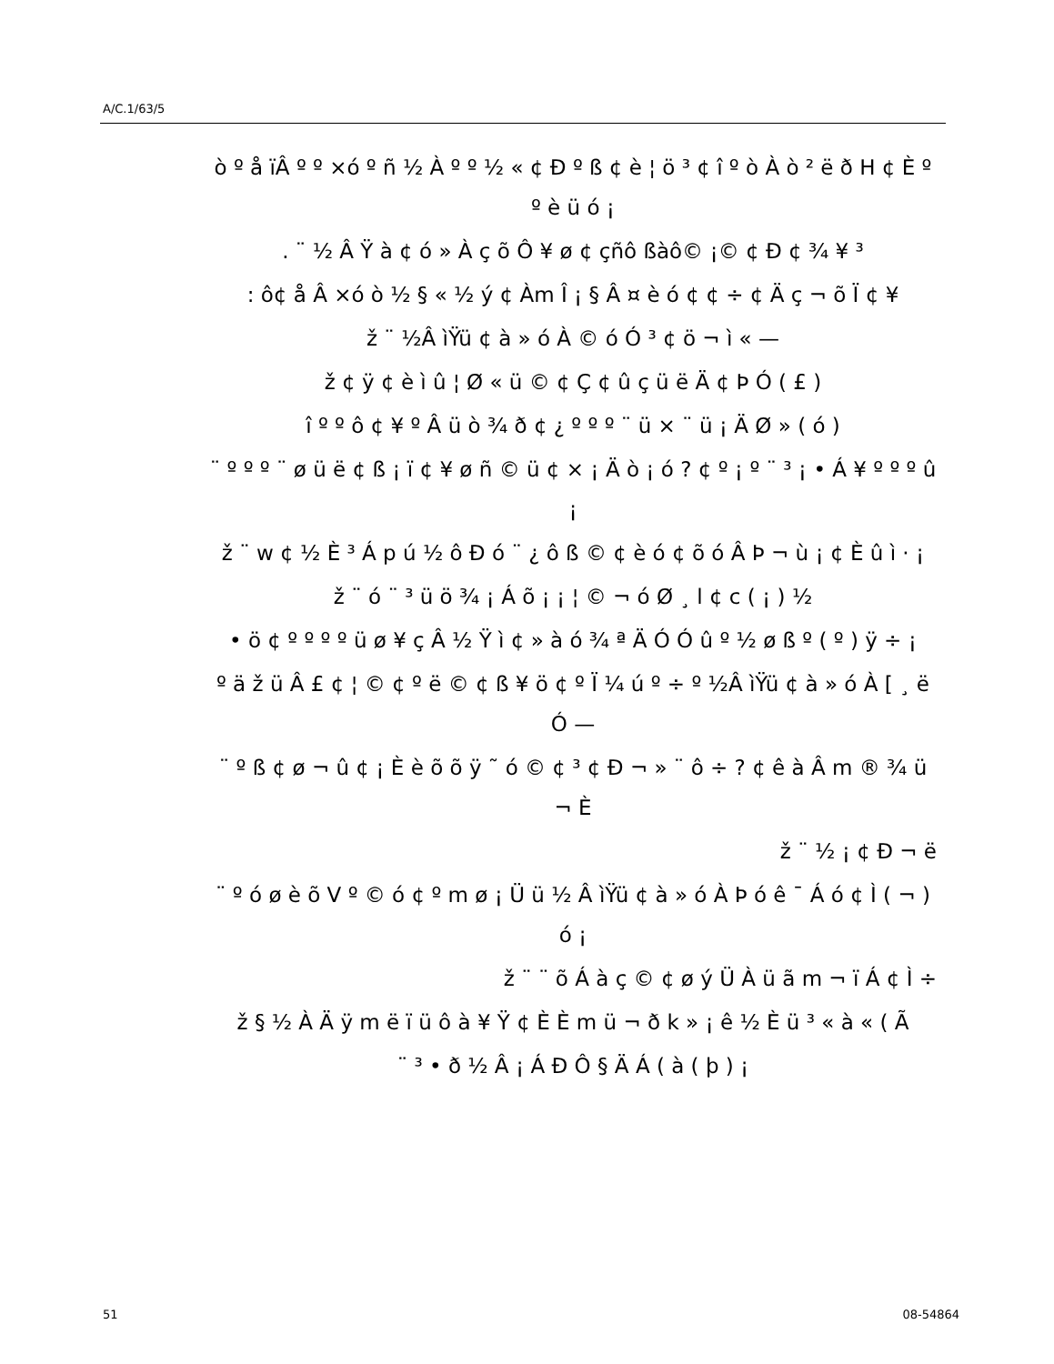A/C.1/63/5
ò º å ïÂ º º ×ó º ñ ½ À º º ½ « ¢ Ð º ß ¢ è ¦ ö ³ ¢ î º ò À ò ² ë ð H ¢ È º º è ü ó ¡
. ¨ ½ Â Ÿ à ¢ ó » À ç õ Ô ¥ ø ¢ çñô ßàô© ¡© ¢ Ð ¢ ¾ ¥ ³
: ô¢ å Â ×ó ò ½ § « ½ ý ¢ Àm Î ¡ § Â ¤ è ó ¢ ¢ ÷ ¢ Ä ç ¬ õ Ï ¢ ¥
ž ¨ ½Â ìŸü ¢ à » ó À © ó Ó ³ ¢ ö ¬ ì « —
ž ¢ ÿ ¢ è ì û ¦ Ø « ü © ¢ Ç ¢ û ç ü ë Ä ¢ Þ Ó ( £ )
î º º ô ¢ ¥ º Â ü ò ¾ ð ¢ ¿ º º º ¨ ü × ¨ ü ¡ Ä Ø » ( ó )
¨ º º º ¨ ø ü ë ¢ ß ¡ ï ¢ ¥ ø ñ © ü ¢ × ¡ Ä ò ¡ ó ? ¢ º ¡ º ¨ ³ ¡ • Á ¥ º º º û ¡
ž ¨ w ¢ ½ È ³ Á p ú ½ ô Ð ó ¨ ¿ ô ß © ¢ è ó ¢ õ ó Â Þ ¬ ù ¡ ¢ È û ì · ¡
ž ¨ ó ¨ ³ ü ö ¾ ¡ Á õ ¡ ¡ ¦ © ¬ ó Ø ¸ l ¢ c ( ¡ ) ½
• ö ¢ º º º º ü ø ¥ ç Â ½ Ÿ ì ¢ » à ó ¾ ª Ä Ó Ó û º ½ ø ß º ( º ) ÿ ÷ ¡
º ä ž ü Â £ ¢ ¦ © ¢ º ë © ¢ ß ¥ ö ¢ º Ï ¼ ú º ÷ º ½Â ìŸü ¢ à » ó À [ ¸ ë Ó —
¨ º ß ¢ ø ¬ û ¢ ¡ È è õ õ ÿ ˜ ó © ¢ ³ ¢ Ð ¬ » ¨ ô ÷ ? ¢ ê à Â m ® ¾ ü ¬ È
ž ¨ ½ ¡ ¢ Ð ¬ ë
¨ º ó ø è õ V º © ó ¢ º m ø ¡ Ü ü ½ Â ìŸü ¢ à » ó À Þ ó ê ¯ Á ó ¢ Ì ( ¬ ) ó ¡
ž ¨ ¨ õ Á à ç © ¢ ø ý Ü À ü ã m ¬ ï Á ¢ Ì ÷
ž § ½ À Ä ÿ m ë ï ü ô à ¥ Ÿ ¢ È È m ü ¬ ð k » ¡ ê ½ È ü ³ « à « ( Ã
¨ ³ • ð ½ Â ¡ Á Ð Ô § Ä Á ( à ( þ ) ¡
51 08-54864